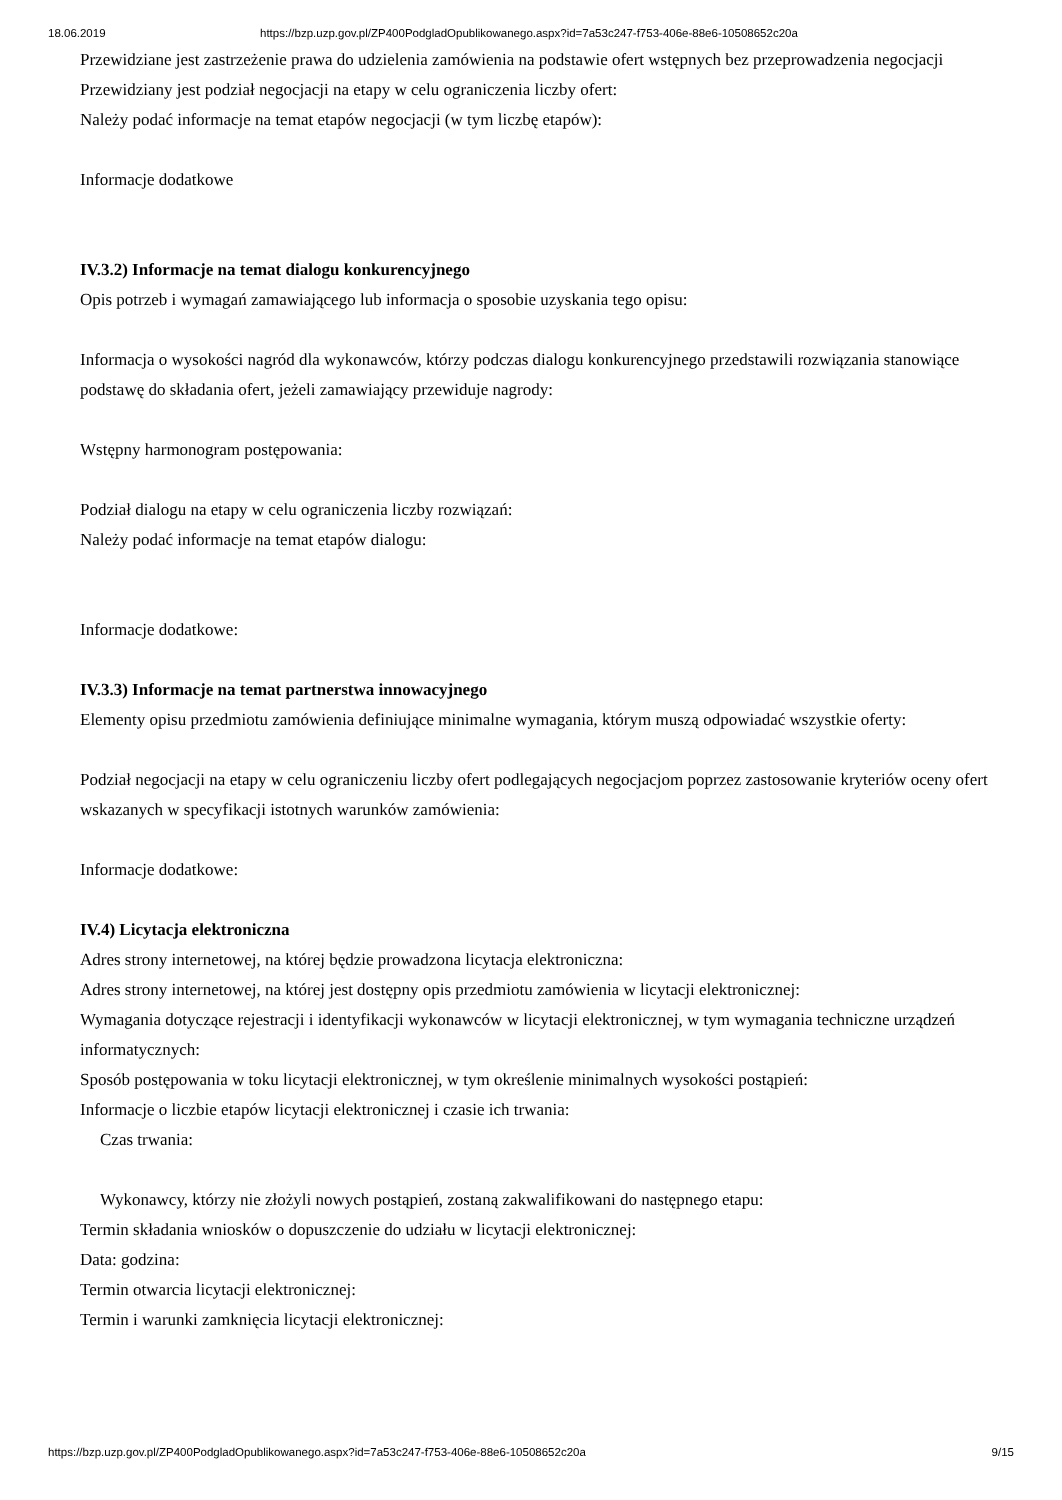18.06.2019 https://bzp.uzp.gov.pl/ZP400PodgladOpublikowanego.aspx?id=7a53c247-f753-406e-88e6-10508652c20a
Przewidziane jest zastrzeżenie prawa do udzielenia zamówienia na podstawie ofert wstępnych bez przeprowadzenia negocjacji
Przewidziany jest podział negocjacji na etapy w celu ograniczenia liczby ofert:
Należy podać informacje na temat etapów negocjacji (w tym liczbę etapów):
Informacje dodatkowe
IV.3.2) Informacje na temat dialogu konkurencyjnego
Opis potrzeb i wymagań zamawiającego lub informacja o sposobie uzyskania tego opisu:
Informacja o wysokości nagród dla wykonawców, którzy podczas dialogu konkurencyjnego przedstawili rozwiązania stanowiące podstawę do składania ofert, jeżeli zamawiający przewiduje nagrody:
Wstępny harmonogram postępowania:
Podział dialogu na etapy w celu ograniczenia liczby rozwiązań:
Należy podać informacje na temat etapów dialogu:
Informacje dodatkowe:
IV.3.3) Informacje na temat partnerstwa innowacyjnego
Elementy opisu przedmiotu zamówienia definiujące minimalne wymagania, którym muszą odpowiadać wszystkie oferty:
Podział negocjacji na etapy w celu ograniczeniu liczby ofert podlegających negocjacjom poprzez zastosowanie kryteriów oceny ofert wskazanych w specyfikacji istotnych warunków zamówienia:
Informacje dodatkowe:
IV.4) Licytacja elektroniczna
Adres strony internetowej, na której będzie prowadzona licytacja elektroniczna:
Adres strony internetowej, na której jest dostępny opis przedmiotu zamówienia w licytacji elektronicznej:
Wymagania dotyczące rejestracji i identyfikacji wykonawców w licytacji elektronicznej, w tym wymagania techniczne urządzeń informatycznych:
Sposób postępowania w toku licytacji elektronicznej, w tym określenie minimalnych wysokości postąpień:
Informacje o liczbie etapów licytacji elektronicznej i czasie ich trwania:
Czas trwania:
Wykonawcy, którzy nie złożyli nowych postąpień, zostaną zakwalifikowani do następnego etapu:
Termin składania wniosków o dopuszczenie do udziału w licytacji elektronicznej:
Data: godzina:
Termin otwarcia licytacji elektronicznej:
Termin i warunki zamknięcia licytacji elektronicznej:
https://bzp.uzp.gov.pl/ZP400PodgladOpublikowanego.aspx?id=7a53c247-f753-406e-88e6-10508652c20a 9/15